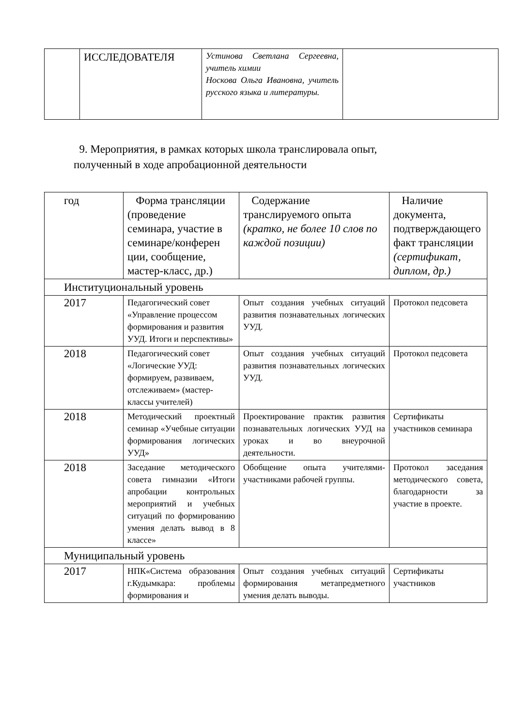| | ИССЛЕДОВАТЕЛЯ | Устинова Светлана Сергеевна, учитель химии Носкова Ольга Ивановна, учитель русского языка и литературы. | |
9. Мероприятия, в рамках которых школа транслировала опыт,
полученный в ходе апробационной деятельности
| год | Форма трансляции (проведение семинара, участие в семинаре/конферен ции, сообщение, мастер-класс, др.) | Содержание транслируемого опыта (кратко, не более 10 слов по каждой позиции) | Наличие документа, подтверждающего факт трансляции (сертификат, диплом, др.) |
| Институциональный уровень | | | |
| 2017 | Педагогический совет «Управление процессом формирования и развития УУД. Итоги и перспективы» | Опыт создания учебных ситуаций развития познавательных логических УУД. | Протокол педсовета |
| 2018 | Педагогический совет «Логические УУД: формируем, развиваем, отслеживаем» (мастер-классы учителей) | Опыт создания учебных ситуаций развития познавательных логических УУД. | Протокол педсовета |
| 2018 | Методический проектный семинар «Учебные ситуации формирования логических УУД» | Проектирование практик развития познавательных логических УУД на уроках и во внеурочной деятельности. | Сертификаты участников семинара |
| 2018 | Заседание методического совета гимназии «Итоги апробации контрольных мероприятий и учебных ситуаций по формированию умения делать вывод в 8 классе» | Обобщение опыта учителями-участниками рабочей группы. | Протокол заседания методического совета, благодарности за участие в проекте. |
| Муниципальный уровень | | | |
| 2017 | НПК«Система образования г.Кудымкара: проблемы формирования и | Опыт создания учебных ситуаций формирования метапредметного умения делать выводы. | Сертификаты участников |